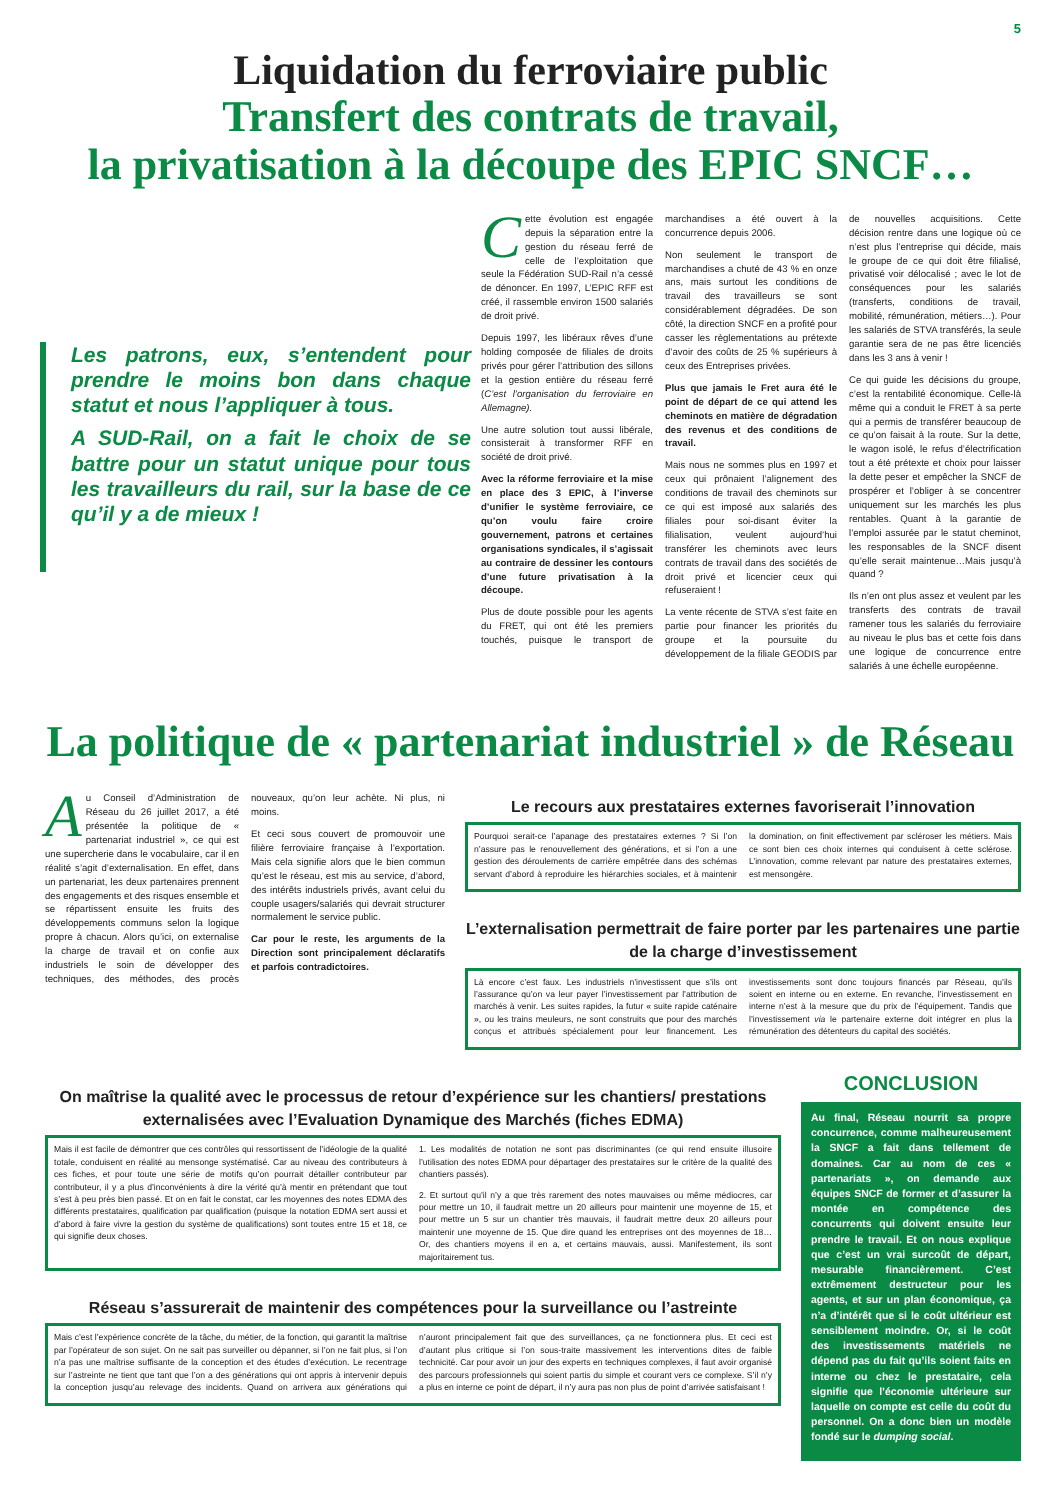5
Liquidation du ferroviaire public
Transfert des contrats de travail,
la privatisation à la découpe des EPIC SNCF…
Les patrons, eux, s’entendent pour prendre le moins bon dans chaque statut et nous l’appliquer à tous.
A SUD-Rail, on a fait le choix de se battre pour un statut unique pour tous les travailleurs du rail, sur la base de ce qu’il y a de mieux !
Cette évolution est engagée depuis la séparation entre la gestion du réseau ferré de celle de l’exploitation que seule la Fédération SUD-Rail n’a cessé de dénoncer. En 1997, L’EPIC RFF est créé, il rassemble environ 1500 salariés de droit privé.
Depuis 1997, les libéraux rêves d’une holding composée de filiales de droits privés pour gérer l’attribution des sillons et la gestion entière du réseau ferré (C’est l’organisation du ferroviaire en Allemagne).
Une autre solution tout aussi libérale, consisterait à transformer RFF en société de droit privé.
Avec la réforme ferroviaire et la mise en place des 3 EPIC, à l’inverse d’unifier le système ferroviaire, ce qu’on voulu faire croire gouvernement, patrons et certaines organisations syndicales, il s’agissait au contraire de dessiner les contours d’une future privatisation à la découpe.
Plus de doute possible pour les agents du FRET, qui ont été les premiers touchés, puisque le transport de marchandises a été ouvert à la concurrence depuis 2006.
Non seulement le transport de marchandises a chuté de 43 % en onze ans, mais surtout les conditions de travail des travailleurs se sont considérablement dégradées. De son côté, la direction SNCF en a profité pour casser les règlementations au prétexte d’avoir des coûts de 25 % supérieurs à ceux des Entreprises privées.
Plus que jamais le Fret aura été le point de départ de ce qui attend les cheminots en matière de dégradation des revenus et des conditions de travail.
Mais nous ne sommes plus en 1997 et ceux qui prônaient l’alignement des conditions de travail des cheminots sur ce qui est imposé aux salariés des filiales pour soi-disant éviter la filialisation, veulent aujourd’hui transférer les cheminots avec leurs contrats de travail dans des sociétés de droit privé et licencier ceux qui refuseraient !
La vente récente de STVA s’est faite en partie pour financer les priorités du groupe et la poursuite du développement de la filiale GEODIS par de nouvelles acquisitions. Cette décision rentre dans une logique où ce n’est plus l’entreprise qui décide, mais le groupe de ce qui doit être filialisé, privatisé voir délocalisé ; avec le lot de conséquences pour les salariés (transferts, conditions de travail, mobilité, rémunération, métiers…). Pour les salariés de STVA transférés, la seule garantie sera de ne pas être licenciés dans les 3 ans à venir !
Ce qui guide les décisions du groupe, c’est la rentabilité économique. Celle-là même qui a conduit le FRET à sa perte qui a permis de transférer beaucoup de ce qu’on faisait à la route. Sur la dette, le wagon isolé, le refus d’électrification tout a été prétexte et choix pour laisser la dette peser et empêcher la SNCF de prospérer et l’obliger à se concentrer uniquement sur les marchés les plus rentables. Quant à la garantie de l’emploi assurée par le statut cheminot, les responsables de la SNCF disent qu’elle serait maintenue…Mais jusqu’à quand ?
Ils n’en ont plus assez et veulent par les transferts des contrats de travail ramener tous les salariés du ferroviaire au niveau le plus bas et cette fois dans une logique de concurrence entre salariés à une échelle européenne.
La politique de « partenariat industriel » de Réseau
Au Conseil d’Administration de Réseau du 26 juillet 2017, a été présentée la politique de « partenariat industriel », ce qui est une supercherie dans le vocabulaire, car il en réalité s’agit d’externalisation. En effet, dans un partenariat, les deux partenaires prennent des engagements et des risques ensemble et se répartissent ensuite les fruits des développements communs selon la logique propre à chacun. Alors qu’ici, on externalise la charge de travail et on confie aux industriels le soin de développer des techniques, des méthodes, des procès nouveaux, qu’on leur achète. Ni plus, ni moins.
Et ceci sous couvert de promouvoir une filière ferroviaire française à l’exportation. Mais cela signifie alors que le bien commun qu’est le réseau, est mis au service, d’abord, des intérêts industriels privés, avant celui du couple usagers/salariés qui devrait structurer normalement le service public.
Car pour le reste, les arguments de la Direction sont principalement déclaratifs et parfois contradictoires.
Le recours aux prestataires externes favoriserait l’innovation
Pourquoi serait-ce l’apanage des prestataires externes ? Si l’on n’assure pas le renouvellement des générations, et si l’on a une gestion des déroulements de carrière empêtrée dans des schémas servant d’abord à reproduire les hiérarchies sociales, et à maintenir la domination, on finit effectivement par scléroser les métiers. Mais ce sont bien ces choix internes qui conduisent à cette sclérose. L’innovation, comme relevant par nature des prestataires externes, est mensongère.
L’externalisation permettrait de faire porter par les partenaires une partie de la charge d’investissement
Là encore c’est faux. Les industriels n’investissent que s’ils ont l’assurance qu’on va leur payer l’investissement par l’attribution de marchés à venir. Les suites rapides, la futur « suite rapide caténaire », ou les trains meuleurs, ne sont construits que pour des marchés conçus et attribués spécialement pour leur financement. Les investissements sont donc toujours financés par Réseau, qu’ils soient en interne ou en externe. En revanche, l’investissement en interne n’est à la mesure que du prix de l’équipement. Tandis que l’investissement via le partenaire externe doit intégrer en plus la rémunération des détenteurs du capital des sociétés.
On maîtrise la qualité avec le processus de retour d’expérience sur les chantiers/ prestations externalisées avec l’Evaluation Dynamique des Marchés (fiches EDMA)
Mais il est facile de démontrer que ces contrôles qui ressortissent de l’idéologie de la qualité totale, conduisent en réalité au mensonge systématisé. Car au niveau des contributeurs à ces fiches, et pour toute une série de motifs qu’on pourrait détailler contributeur par contributeur, il y a plus d’inconvénients à dire la vérité qu’à mentir en prétendant que tout s’est à peu près bien passé. Et on en fait le constat, car les moyennes des notes EDMA des différents prestataires, qualification par qualification (puisque la notation EDMA sert aussi et d’abord à faire vivre la gestion du système de qualifications) sont toutes entre 15 et 18, ce qui signifie deux choses.
1. Les modalités de notation ne sont pas discriminantes (ce qui rend ensuite illusoire l’utilisation des notes EDMA pour départager des prestataires sur le critère de la qualité des chantiers passés).
2. Et surtout qu’il n’y a que très rarement des notes mauvaises ou même médiocres, car pour mettre un 10, il faudrait mettre un 20 ailleurs pour maintenir une moyenne de 15, et pour mettre un 5 sur un chantier très mauvais, il faudrait mettre deux 20 ailleurs pour maintenir une moyenne de 15. Que dire quand les entreprises ont des moyennes de 18… Or, des chantiers moyens il en a, et certains mauvais, aussi. Manifestement, ils sont majoritairement tus.
Réseau s’assurerait de maintenir des compétences pour la surveillance ou l’astreinte
Mais c’est l’expérience concrète de la tâche, du métier, de la fonction, qui garantit la maîtrise par l’opérateur de son sujet. On ne sait pas surveiller ou dépanner, si l’on ne fait plus, si l’on n’a pas une maîtrise suffisante de la conception et des études d’exécution. Le recentrage sur l’astreinte ne tient que tant que l’on a des générations qui ont appris à intervenir depuis la conception jusqu’au relevage des incidents. Quand on arrivera aux générations qui n’auront principalement fait que des surveillances, ça ne fonctionnera plus. Et ceci est d’autant plus critique si l’on sous-traite massivement les interventions dites de faible technicité. Car pour avoir un jour des experts en techniques complexes, il faut avoir organisé des parcours professionnels qui soient partis du simple et courant vers ce complexe. S’il n’y a plus en interne ce point de départ, il n’y aura pas non plus de point d’arrivée satisfaisant !
CONCLUSION
Au final, Réseau nourrit sa propre concurrence, comme malheureusement la SNCF a fait dans tellement de domaines. Car au nom de ces « partenariats », on demande aux équipes SNCF de former et d’assurer la montée en compétence des concurrents qui doivent ensuite leur prendre le travail. Et on nous explique que c’est un vrai surcoût de départ, mesurable financièrement. C’est extrêmement destructeur pour les agents, et sur un plan économique, ça n’a d’intérêt que si le coût ultérieur est sensiblement moindre. Or, si le coût des investissements matériels ne dépend pas du fait qu’ils soient faits en interne ou chez le prestataire, cela signifie que l’économie ultérieure sur laquelle on compte est celle du coût du personnel. On a donc bien un modèle fondé sur le dumping social.